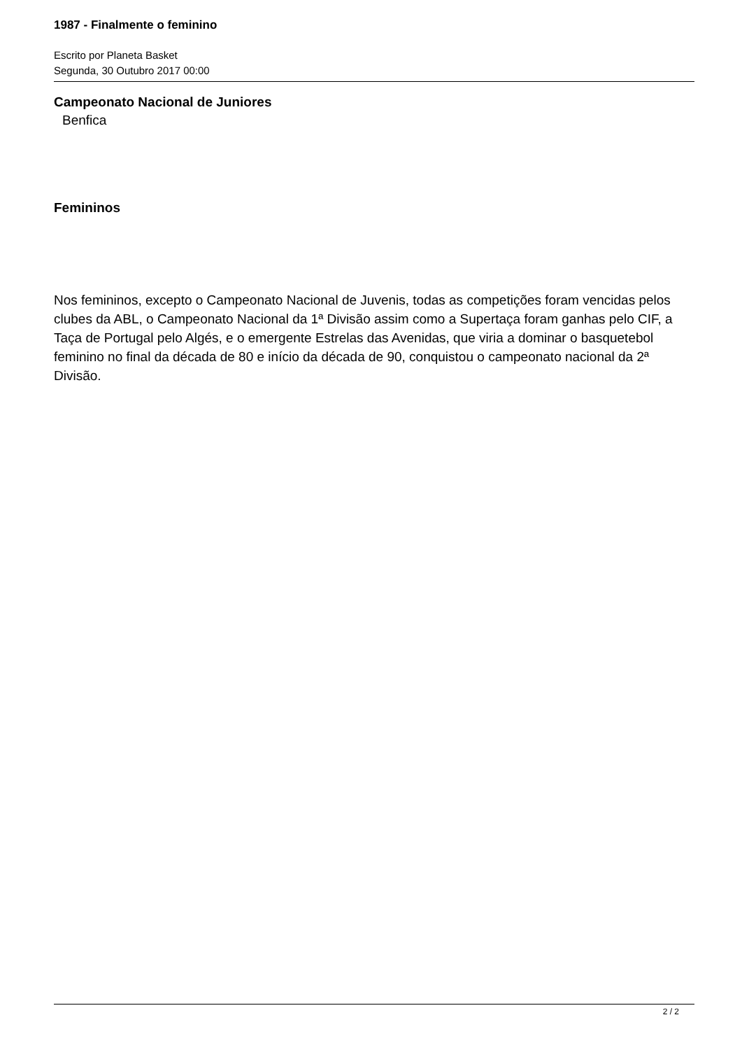1987 - Finalmente o feminino
Escrito por Planeta Basket
Segunda, 30 Outubro 2017 00:00
Campeonato Nacional de Juniores
Benfica
Femininos
Nos femininos, excepto o Campeonato Nacional de Juvenis, todas as competições foram vencidas pelos clubes da ABL, o Campeonato Nacional da 1ª Divisão assim como a Supertaça foram ganhas pelo CIF, a Taça de Portugal pelo Algés, e o emergente Estrelas das Avenidas, que viria a dominar o basquetebol feminino no final da década de 80 e início da década de 90, conquistou o campeonato nacional da 2ª Divisão.
2 / 2